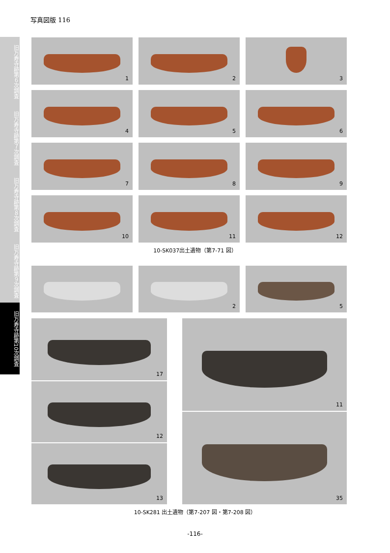写真図版 116
旧万寿寺跡第６次調査
旧万寿寺跡第７次調査
旧万寿寺跡第８次調査
旧万寿寺跡第９次調査
旧万寿寺跡第10次調査
1 2 3
4 5 6
7 8 9
10 11 12
10-SK037出土遺物（第7-71 図）
2 5
17
12
13
11
35
10-SK281 出土遺物（第7-207 図・第7-208 図）
-116-